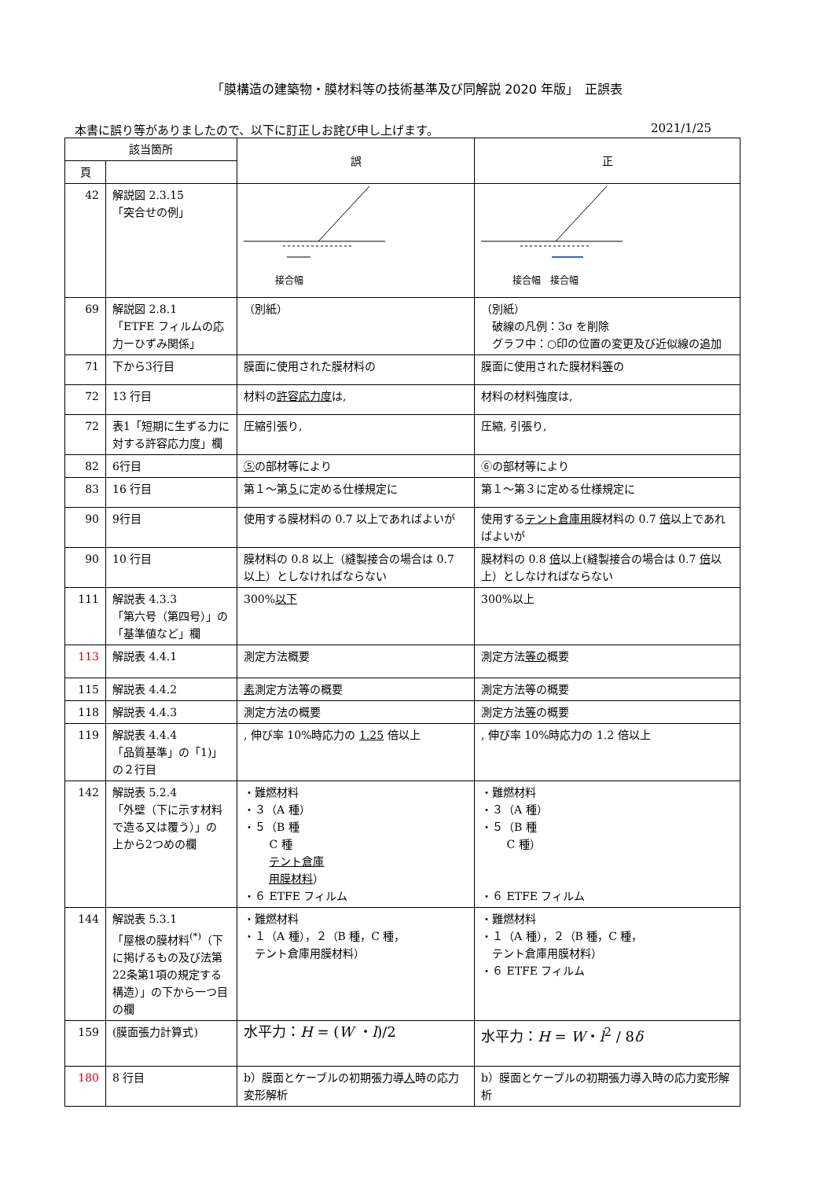「膜構造の建築物・膜材料等の技術基準及び同解説 2020 年版」　正誤表
本書に誤り等がありましたので、以下に訂正しお詫び申し上げます。 2021/1/25
| 該当箇所 | | 誤 | 正 |
| --- | --- | --- | --- |
| 頁 | | | |
| 42 | 解説図 2.3.15 「突合せの例」 | 接合幅 | 接合幅 接合幅 |
| 69 | 解説図 2.8.1 「ETFE フィルムの応力ーひずみ関係」 | （別紙） | （別紙） 破線の凡例：3σ を削除 グラフ中：○印の位置の変更及び近似線の追加 |
| 71 | 下から3行目 | 膜面に使用された膜材料の | 膜面に使用された膜材料 等 の |
| 72 | 13 行目 | 材料の 許容応力度 は, | 材料の材料強度は, |
| 72 | 表1「短期に生ずる力に対する許容応力度」欄 | 圧縮引張り, | 圧縮, 引張り, |
| 82 | 6行目 | ⑤ の部材等により | ⑥の部材等により |
| 83 | 16 行目 | 第１～第 ５ に定める仕様規定に | 第１～第３に定める仕様規定に |
| 90 | 9行目 | 使用する膜材料の 0.7 以上であればよいが | 使用する テント倉庫用 膜材料の 0.7 倍 以上であればよいが |
| 90 | 10 行目 | 膜材料の 0.8 以上（縫製接合の場合は 0.7 以上）としなければならない | 膜材料の 0.8 倍 以上(縫製接合の場合は 0.7 倍 以上）としなければならない |
| 111 | 解説表 4.3.3 「第六号（第四号）」の「基準値など」欄 | 300% 以下 | 300%以上 |
| 113 | 解説表 4.4.1 | 測定方法概要 | 測定方法 等の 概要 |
| 115 | 解説表 4.4.2 | 素 測定方法等の概要 | 測定方法等の概要 |
| 118 | 解説表 4.4.3 | 測定方法の概要 | 測定方法 等 の概要 |
| 119 | 解説表 4.4.4 「品質基準」の「1)」の２行目 | , 伸び率 10%時応力の 1.25 倍以上 | , 伸び率 10%時応力の 1.2 倍以上 |
| 142 | 解説表 5.2.4 「外壁（下に示す材料で造る又は覆う）」の 上から2つめの欄 | ・難燃材料 ・３（A 種） ・５（B 種 C 種 テント倉庫 用膜材料 ） ・６ ETFE フィルム | ・難燃材料 ・３（A 種） ・５（B 種 C 種） ・６ ETFE フィルム |
| 144 | 解説表 5.3.1 「屋根の膜材料<sup>(*)</sup>（下に掲げるもの及び法第22条第1項の規定する構造）」の下から一つ目の欄 | ・難燃材料 ・１（A 種），２（B 種，C 種， テント倉庫用膜材料） | ・難燃材料 ・１（A 種），２（B 種，C 種， テント倉庫用膜材料） ・６ ETFE フィルム |
| 159 | (膜面張力計算式) | 水平力： H = ( W ・ l )/2 | 水平力： H = W ・ l<sup>2</sup> / 8 δ |
| 180 | 8 行目 | b）膜面とケーブルの初期張力導 人 時の応力変形解析 | b）膜面とケーブルの初期張力導入時の応力変形解析 |